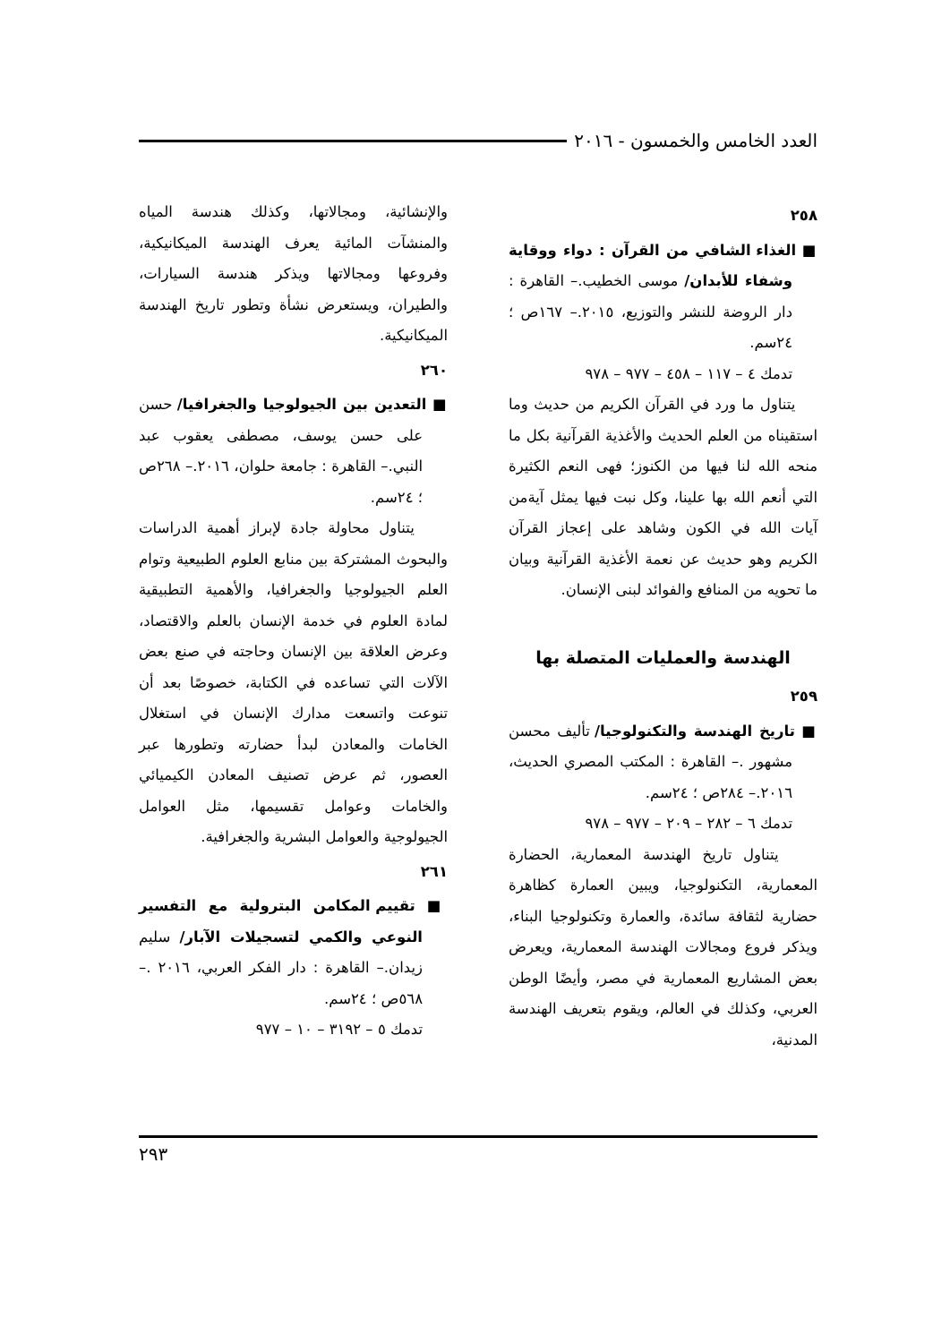العدد الخامس والخمسون - ٢٠١٦
٢٥٨
■ الغذاء الشافي من القرآن : دواء ووقاية وشفاء للأبدان/ موسى الخطيب.– القاهرة : دار الروضة للنشر والتوزيع، ٢٠١٥.– ١٦٧ص ؛ ٢٤سم.
تدمك ٤ – ١١٧ – ٤٥٨ – ٩٧٧ – ٩٧٨
يتناول ما ورد في القرآن الكريم من حديث وما استقيناه من العلم الحديث والأغذية القرآنية بكل ما منحه الله لنا فيها من الكنوز؛ فهى النعم الكثيرة التي أنعم الله بها علينا، وكل نبت فيها يمثل آيةمن آيات الله في الكون وشاهد على إعجاز القرآن الكريم وهو حديث عن نعمة الأغذية القرآنية وبيان ما تحويه من المنافع والفوائد لبنى الإنسان.
الهندسة والعمليات المتصلة بها
٢٥٩
■ تاريخ الهندسة والتكنولوجيا/ تأليف محسن مشهور .– القاهرة : المكتب المصري الحديث، ٢٠١٦.– ٢٨٤ص ؛ ٢٤سم.
تدمك ٦ – ٢٨٢ – ٢٠٩ – ٩٧٧ – ٩٧٨
يتناول تاريخ الهندسة المعمارية، الحضارة المعمارية، التكنولوجيا، ويبين العمارة كظاهرة حضارية لثقافة سائدة، والعمارة وتكنولوجيا البناء، ويذكر فروع ومجالات الهندسة المعمارية، ويعرض بعض المشاريع المعمارية في مصر، وأيضًا الوطن العربي، وكذلك في العالم، ويقوم بتعريف الهندسة المدنية،
والإنشائية، ومجالاتها، وكذلك هندسة المياه والمنشآت المائية يعرف الهندسة الميكانيكية، وفروعها ومجالاتها ويذكر هندسة السيارات، والطيران، ويستعرض نشأة وتطور تاريخ الهندسة الميكانيكية.
٢٦٠
■ التعدين بين الجيولوجيا والجغرافيا/ حسن على حسن يوسف، مصطفى يعقوب عبد النبي.– القاهرة : جامعة حلوان، ٢٠١٦.– ٢٦٨ص ؛ ٢٤سم.
يتناول محاولة جادة لإبراز أهمية الدراسات والبحوث المشتركة بين منابع العلوم الطبيعية وتوام العلم الجيولوجيا والجغرافيا، والأهمية التطبيقية لمادة العلوم في خدمة الإنسان بالعلم والاقتصاد، وعرض العلاقة بين الإنسان وحاجته في صنع بعض الآلات التي تساعده في الكتابة، خصوصًا بعد أن تنوعت واتسعت مدارك الإنسان في استغلال الخامات والمعادن لبدأ حضارته وتطورها عبر العصور، ثم عرض تصنيف المعادن الكيميائي والخامات وعوامل تقسيمها، مثل العوامل الجيولوجية والعوامل البشرية والجغرافية.
٢٦١
■ تقييم المكامن البترولية مع التفسير النوعي والكمي لتسجيلات الآبار/ سليم زيدان.– القاهرة : دار الفكر العربي، ٢٠١٦ .– ٥٦٨ص ؛ ٢٤سم.
تدمك ٥ – ٣١٩٢ – ١٠ – ٩٧٧
٢٩٣